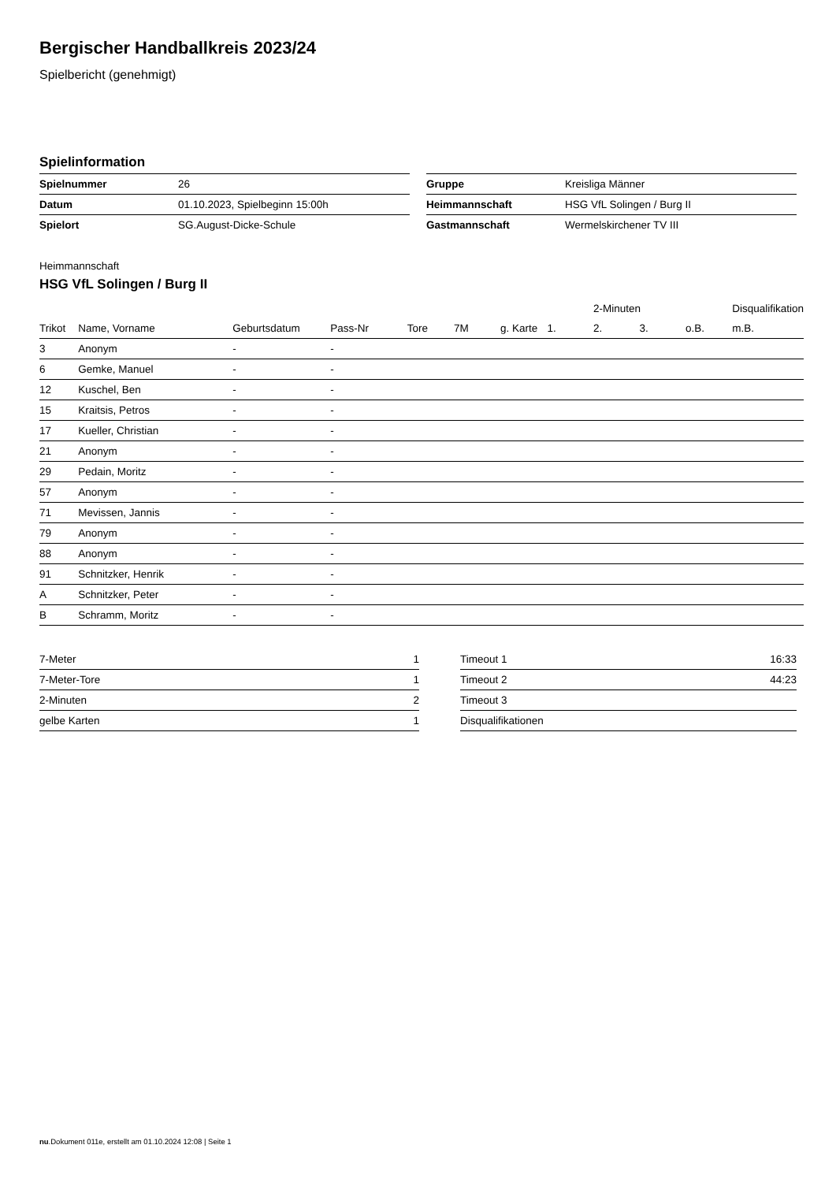Bergischer Handballkreis 2023/24
Spielbericht (genehmigt)
Spielinformation
| Spielnummer | 26 |
| Datum | 01.10.2023, Spielbeginn 15:00h |
| Spielort | SG.August-Dicke-Schule |
| Gruppe | Kreisliga Männer |
| Heimmannschaft | HSG VfL Solingen / Burg II |
| Gastmannschaft | Wermelskirchener TV III |
Heimmannschaft
HSG VfL Solingen / Burg II
| | | | | | | | | 2-Minuten | | | Disqualifikation |
| --- | --- | --- | --- | --- | --- | --- | --- | --- | --- | --- | --- |
| Trikot | Name, Vorname | Geburtsdatum | Pass-Nr | Tore | 7M | g. Karte | 1. | 2. | 3. | o.B. | m.B. |
| 3 | Anonym | - | - | | | | | | | | |
| 6 | Gemke, Manuel | - | - | | | | | | | | |
| 12 | Kuschel, Ben | - | - | | | | | | | | |
| 15 | Kraitsis, Petros | - | - | | | | | | | | |
| 17 | Kueller, Christian | - | - | | | | | | | | |
| 21 | Anonym | - | - | | | | | | | | |
| 29 | Pedain, Moritz | - | - | | | | | | | | |
| 57 | Anonym | - | - | | | | | | | | |
| 71 | Mevissen, Jannis | - | - | | | | | | | | |
| 79 | Anonym | - | - | | | | | | | | |
| 88 | Anonym | - | - | | | | | | | | |
| 91 | Schnitzker, Henrik | - | - | | | | | | | | |
| A | Schnitzker, Peter | - | - | | | | | | | | |
| B | Schramm, Moritz | - | - | | | | | | | | |
| 7-Meter | 1 |
| 7-Meter-Tore | 1 |
| 2-Minuten | 2 |
| gelbe Karten | 1 |
| Timeout 1 | 16:33 |
| Timeout 2 | 44:23 |
| Timeout 3 | |
| Disqualifikationen | |
nu.Dokument 011e, erstellt am 01.10.2024 12:08 | Seite 1